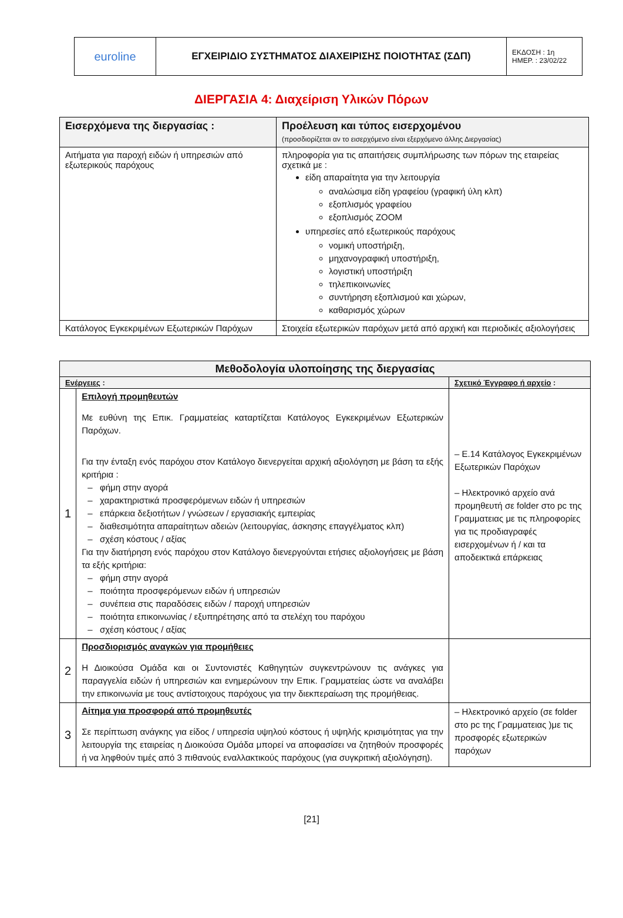| euroline | ΕΓΧΕΙΡΙΔΙΟ ΣΥΣΤΗΜΑΤΟΣ ΔΙΑΧΕΙΡΙΣΗΣ ΠΟΙΟΤΗΤΑΣ (ΣΔΠ) | ΕΚΔΟΣΗ : 1η ΗΜΕΡ. : 23/02/22 |
ΔΙΕΡΓΑΣΙΑ 4: Διαχείριση Υλικών Πόρων
| Εισερχόμενα της διεργασίας : | Προέλευση και τύπος εισερχομένου (προσδιορίζεται αν το εισερχόμενο είναι εξερχόμενο άλλης Διεργασίας) |
| --- | --- |
| Αιτήματα για παροχή ειδών ή υπηρεσιών από εξωτερικούς παρόχους | πληροφορία για τις απαιτήσεις συμπλήρωσης των πόρων της εταιρείας σχετικά με : είδη απαραίτητα για την λειτουργία αναλώσιμα είδη γραφείου (γραφική ύλη κλπ) εξοπλισμός γραφείου εξοπλισμός ZOOM υπηρεσίες από εξωτερικούς παρόχους νομική υποστήριξη, μηχανογραφική υποστήριξη, λογιστική υποστήριξη τηλεπικοινωνίες συντήρηση εξοπλισμού και χώρων, καθαρισμός χώρων |
| Κατάλογος Εγκεκριμένων Εξωτερικών Παρόχων | Στοιχεία εξωτερικών παρόχων μετά από αρχική και περιοδικές αξιολογήσεις |
| Μεθοδολογία υλοποίησης της διεργασίας | | |
| --- | --- | --- |
| Ενέργειες : | | Σχετικό Έγγραφο ή αρχείο : |
| 1 | Επιλογή προμηθευτών Με ευθύνη της Επικ. Γραμματείας καταρτίζεται Κατάλογος Εγκεκριμένων Εξωτερικών Παρόχων. Για την ένταξη ενός παρόχου στον Κατάλογο διενεργείται αρχική αξιολόγηση με βάση τα εξής κριτήρια : – φήμη στην αγορά – χαρακτηριστικά προσφερόμενων ειδών ή υπηρεσιών – επάρκεια δεξιοτήτων / γνώσεων / εργασιακής εμπειρίας – διαθεσιμότητα απαραίτητων αδειών (λειτουργίας, άσκησης επαγγέλματος κλπ) – σχέση κόστους / αξίας Για την διατήρηση ενός παρόχου στον Κατάλογο διενεργούνται ετήσιες αξιολογήσεις με βάση τα εξής κριτήρια: – φήμη στην αγορά – ποιότητα προσφερόμενων ειδών ή υπηρεσιών – συνέπεια στις παραδόσεις ειδών / παροχή υπηρεσιών – ποιότητα επικοινωνίας / εξυπηρέτησης από τα στελέχη του παρόχου – σχέση κόστους / αξίας | – Ε.14 Κατάλογος Εγκεκριμένων Εξωτερικών Παρόχων – Ηλεκτρονικό αρχείο ανά προμηθευτή σε folder στο pc της Γραμματειας με τις πληροφορίες για τις προδιαγραφές εισερχομένων ή / και τα αποδεικτικά επάρκειας |
| 2 | Προσδιορισμός αναγκών για προμήθειες Η Διοικούσα Ομάδα και οι Συντονιστές Καθηγητών συγκεντρώνουν τις ανάγκες για παραγγελία ειδών ή υπηρεσιών και ενημερώνουν την Επικ. Γραμματείας ώστε να αναλάβει την επικοινωνία με τους αντίστοιχους παρόχους για την διεκπεραίωση της προμήθειας. | |
| 3 | Αίτημα για προσφορά από προμηθευτές Σε περίπτωση ανάγκης για είδος / υπηρεσία υψηλού κόστους ή υψηλής κρισιμότητας για την λειτουργία της εταιρείας η Διοικούσα Ομάδα μπορεί να αποφασίσει να ζητηθούν προσφορές ή να ληφθούν τιμές από 3 πιθανούς εναλλακτικούς παρόχους (για συγκριτική αξιολόγηση). | – Ηλεκτρονικό αρχείο (σε folder στο pc της Γραμματειας )με τις προσφορές εξωτερικών παρόχων |
[21]